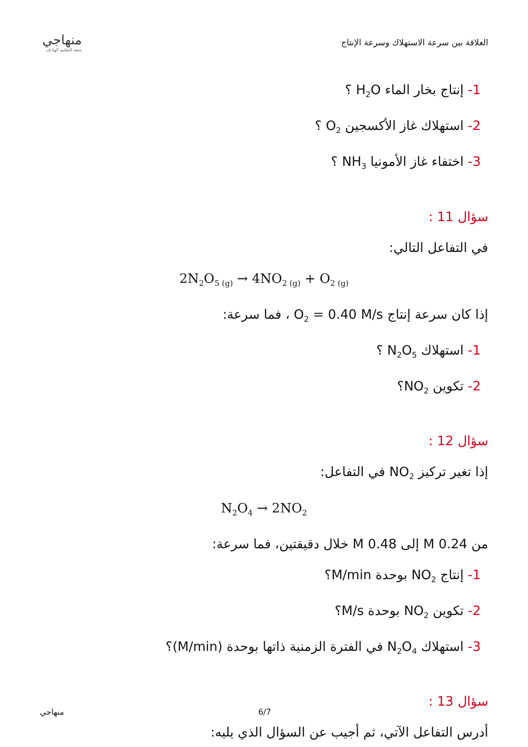منهاجي
متعة التعليم الهادف
العلاقة بين سرعة الاستهلاك وسرعة الإنتاج
1- إنتاج بخار الماء H<sub>2</sub>O ؟
2- استهلاك غاز الأكسجين O<sub>2</sub> ؟
3- اختفاء غاز الأمونيا NH<sub>3</sub> ؟
سؤال 11 :
في التفاعل التالي:
2N<sub>2</sub>O<sub>5 (g)</sub> → 4NO<sub>2 (g)</sub> + O<sub>2 (g)</sub>
إذا كان سرعة إنتاج O<sub>2</sub> = 0.40 M/s ، فما سرعة:
1- استهلاك N<sub>2</sub>O<sub>5</sub> ؟
2- تكوين NO<sub>2</sub>؟
سؤال 12 :
إذا تغير تركيز NO<sub>2</sub> في التفاعل:
N<sub>2</sub>O<sub>4</sub> → 2NO<sub>2</sub>
من 0.24 M إلى 0.48 M خلال دقيقتين، فما سرعة:
1- إنتاج NO<sub>2</sub> بوحدة M/min؟
2- تكوين NO<sub>2</sub> بوحدة M/s؟
3- استهلاك N<sub>2</sub>O<sub>4</sub> في الفترة الزمنية ذاتها بوحدة (M/min)؟
سؤال 13 :
أدرس التفاعل الآتي، ثم أجيب عن السؤال الذي يليه:
منهاجي 6/7